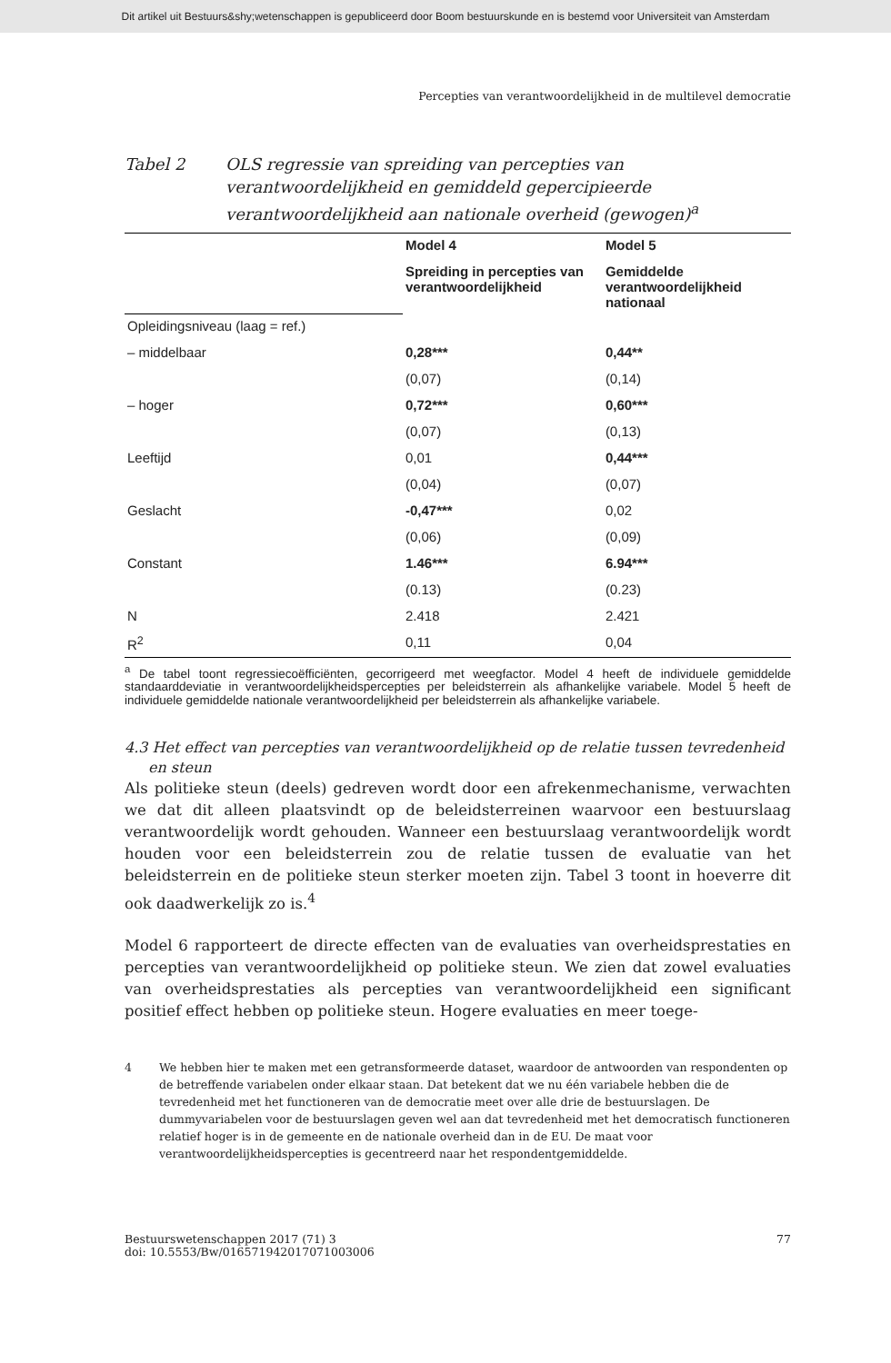Dit artikel uit Bestuurs&shy;wetenschappen is gepubliceerd door Boom bestuurskunde en is bestemd voor Universiteit van Amsterdam
Percepties van verantwoordelijkheid in de multilevel democratie
Tabel 2 OLS regressie van spreiding van percepties van verantwoordelijkheid en gemiddeld gepercipieerde verantwoordelijkheid aan nationale overheid (gewogen)<sup>a</sup>
| | Model 4 | Model 5 |
| --- | --- | --- |
| | Spreiding in percepties van verantwoordelijkheid | Gemiddelde verantwoordelijkheid nationaal |
| Opleidingsniveau (laag = ref.) | | |
| – middelbaar | 0,28*** | 0,44** |
| | (0,07) | (0,14) |
| – hoger | 0,72*** | 0,60*** |
| | (0,07) | (0,13) |
| Leeftijd | 0,01 | 0,44*** |
| | (0,04) | (0,07) |
| Geslacht | -0,47*** | 0,02 |
| | (0,06) | (0,09) |
| Constant | 1.46*** | 6.94*** |
| | (0.13) | (0.23) |
| N | 2.418 | 2.421 |
| R<sup>2</sup> | 0,11 | 0,04 |
<sup>a</sup> De tabel toont regressiecoëfficiënten, gecorrigeerd met weegfactor. Model 4 heeft de individuele gemiddelde standaarddeviatie in verantwoordelijkheidspercepties per beleidsterrein als afhankelijke variabele. Model 5 heeft de individuele gemiddelde nationale verantwoordelijkheid per beleidsterrein als afhankelijke variabele.
4.3 Het effect van percepties van verantwoordelijkheid op de relatie tussen tevredenheid en steun
Als politieke steun (deels) gedreven wordt door een afrekenmechanisme, verwachten we dat dit alleen plaatsvindt op de beleidsterreinen waarvoor een bestuurslaag verantwoordelijk wordt gehouden. Wanneer een bestuurslaag verantwoordelijk wordt houden voor een beleidsterrein zou de relatie tussen de evaluatie van het beleidsterrein en de politieke steun sterker moeten zijn. Tabel 3 toont in hoeverre dit ook daadwerkelijk zo is.<sup>4</sup>
Model 6 rapporteert de directe effecten van de evaluaties van overheidsprestaties en percepties van verantwoordelijkheid op politieke steun. We zien dat zowel evaluaties van overheidsprestaties als percepties van verantwoordelijkheid een significant positief effect hebben op politieke steun. Hogere evaluaties en meer toege-
4 We hebben hier te maken met een getransformeerde dataset, waardoor de antwoorden van respondenten op de betreffende variabelen onder elkaar staan. Dat betekent dat we nu één variabele hebben die de tevredenheid met het functioneren van de democratie meet over alle drie de bestuurslagen. De dummyvariabelen voor de bestuurslagen geven wel aan dat tevredenheid met het democratisch functioneren relatief hoger is in de gemeente en de nationale overheid dan in de EU. De maat voor verantwoordelijkheidspercepties is gecentreerd naar het respondentgemiddelde.
Bestuurswetenschappen 2017 (71) 3
doi: 10.5553/Bw/016571942017071003006
77